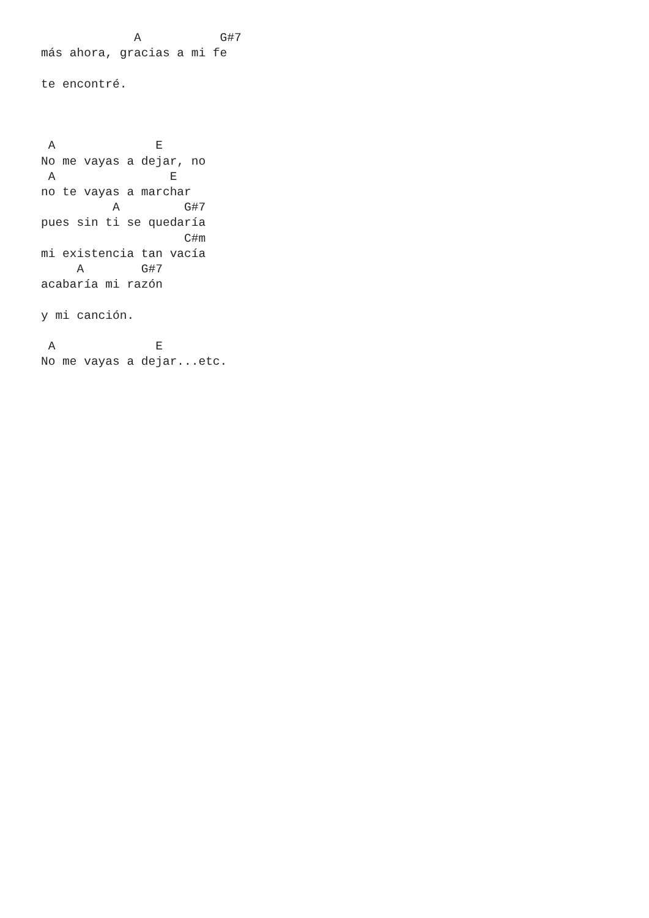A           G#7
más ahora, gracias a mi fe

te encontré.



 A              E
No me vayas a dejar, no
 A                E
no te vayas a marchar
          A         G#7
pues sin ti se quedaría
                    C#m
mi existencia tan vacía
     A        G#7
acabaría mi razón

y mi canción.

 A              E
No me vayas a dejar...etc.